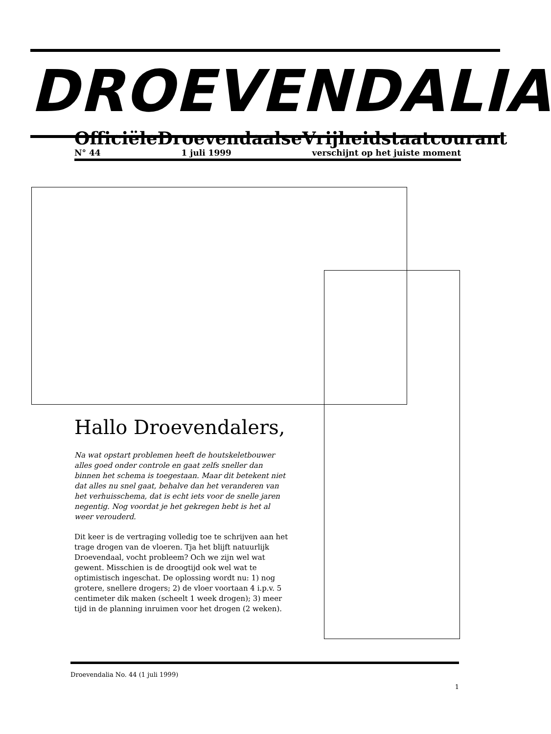DROEVENDALIA
Officiële Droevendaalse Vrijheidstaatcourant
N° 44 1 juli 1999 verschijnt op het juiste moment
Hallo Droevendalers,
Na wat opstart problemen heeft de houtskeletbouwer alles goed onder controle en gaat zelfs sneller dan binnen het schema is toegestaan. Maar dit betekent niet dat alles nu snel gaat, behalve dan het veranderen van het verhuisschema, dat is echt iets voor de snelle jaren negentig. Nog voordat je het gekregen hebt is het al weer verouderd.
Dit keer is de vertraging volledig toe te schrijven aan het trage drogen van de vloeren. Tja het blijft natuurlijk Droevendaal, vocht probleem? Och we zijn wel wat gewent. Misschien is de droogtijd ook wel wat te optimistisch ingeschat. De oplossing wordt nu: 1) nog grotere, snellere drogers; 2) de vloer voortaan 4 i.p.v. 5 centimeter dik maken (scheelt 1 week drogen); 3) meer tijd in de planning inruimen voor het drogen (2 weken).
Droevendalia No. 44 (1 juli 1999)
1